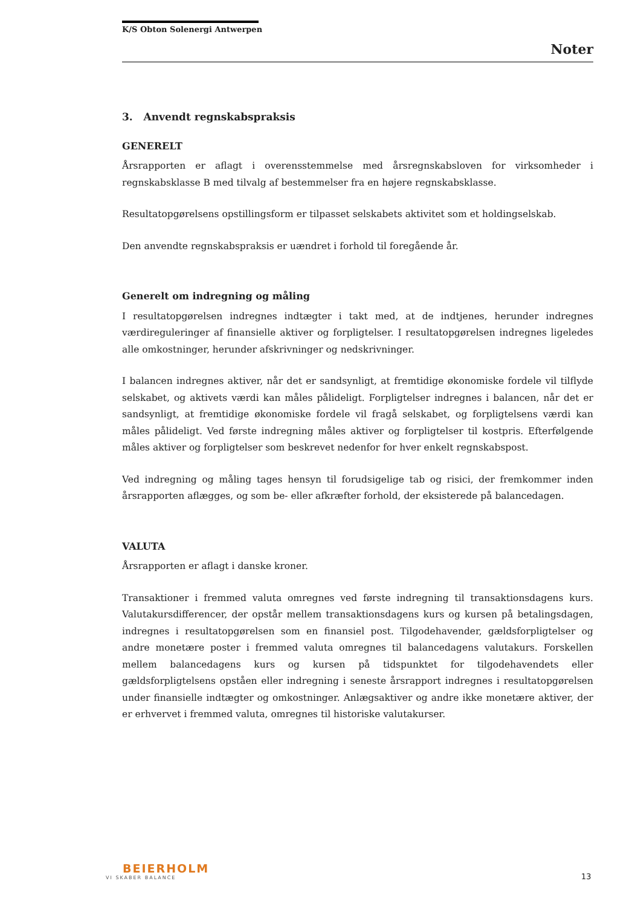K/S Obton Solenergi Antwerpen
Noter
3. Anvendt regnskabspraksis
GENERELT
Årsrapporten er aflagt i overensstemmelse med årsregnskabsloven for virksomheder i regnskabsklasse B med tilvalg af bestemmelser fra en højere regnskabsklasse.
Resultatopgørelsens opstillingsform er tilpasset selskabets aktivitet som et holdingselskab.
Den anvendte regnskabspraksis er uændret i forhold til foregående år.
Generelt om indregning og måling
I resultatopgørelsen indregnes indtægter i takt med, at de indtjenes, herunder indregnes værdireguleringer af finansielle aktiver og forpligtelser. I resultatopgørelsen indregnes ligeledes alle omkostninger, herunder afskrivninger og nedskrivninger.
I balancen indregnes aktiver, når det er sandsynligt, at fremtidige økonomiske fordele vil tilflyde selskabet, og aktivets værdi kan måles pålideligt. Forpligtelser indregnes i balancen, når det er sandsynligt, at fremtidige økonomiske fordele vil fragå selskabet, og forpligtelsens værdi kan måles pålideligt. Ved første indregning måles aktiver og forpligtelser til kostpris. Efterfølgende måles aktiver og forpligtelser som beskrevet nedenfor for hver enkelt regnskabspost.
Ved indregning og måling tages hensyn til forudsigelige tab og risici, der fremkommer inden årsrapporten aflægges, og som be- eller afkræfter forhold, der eksisterede på balancedagen.
VALUTA
Årsrapporten er aflagt i danske kroner.
Transaktioner i fremmed valuta omregnes ved første indregning til transaktionsdagens kurs. Valutakursdifferencer, der opstår mellem transaktionsdagens kurs og kursen på betalingsdagen, indregnes i resultatopgørelsen som en finansiel post. Tilgodehavender, gældsforpligtelser og andre monetære poster i fremmed valuta omregnes til balancedagens valutakurs. Forskellen mellem balancedagens kurs og kursen på tidspunktet for tilgodehavendets eller gældsforpligtelsens opståen eller indregning i seneste årsrapport indregnes i resultatopgørelsen under finansielle indtægter og omkostninger. Anlægsaktiver og andre ikke monetære aktiver, der er erhvervet i fremmed valuta, omregnes til historiske valutakurser.
BEIERHOLM
VI SKABER BALANCE
13